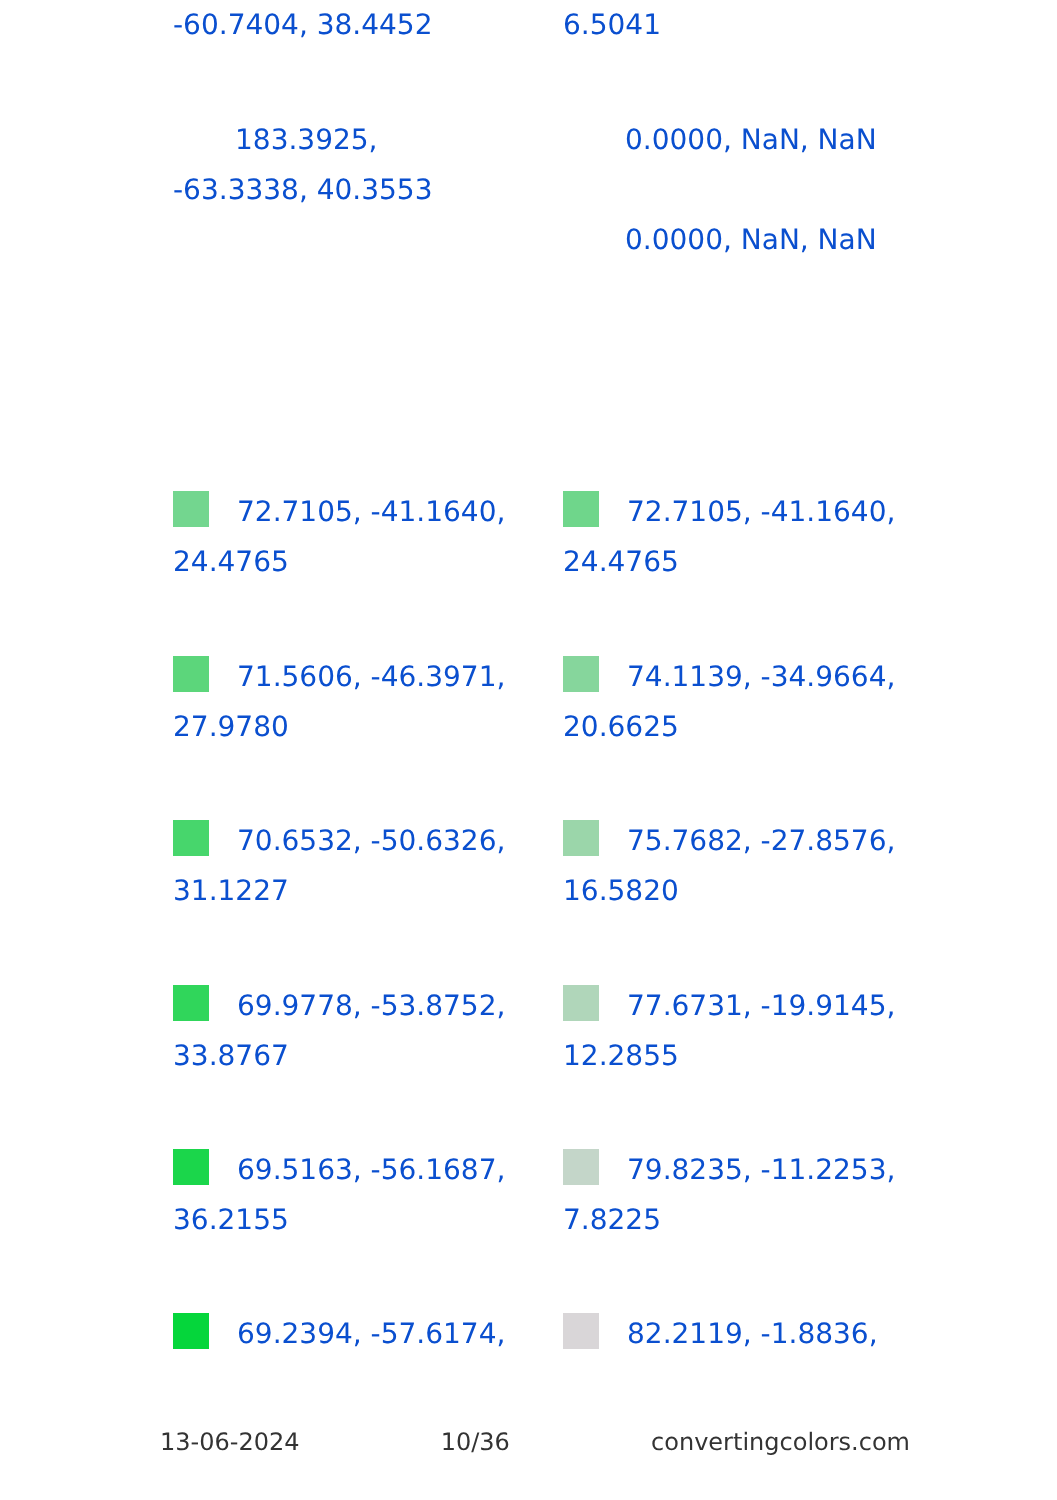-60.7404, 38.4452 6.5041
183.3925,
-63.3338, 40.3553
0.0000, NaN, NaN
0.0000, NaN, NaN
72.7105, -41.1640, 24.4765
72.7105, -41.1640, 24.4765
71.5606, -46.3971, 27.9780
74.1139, -34.9664, 20.6625
70.6532, -50.6326, 31.1227
75.7682, -27.8576, 16.5820
69.9778, -53.8752, 33.8767
77.6731, -19.9145, 12.2855
69.5163, -56.1687, 36.2155
79.8235, -11.2253, 7.8225
69.2394, -57.6174, 82.2119, -1.8836,
13-06-2024 10/36 convertingcolors.com